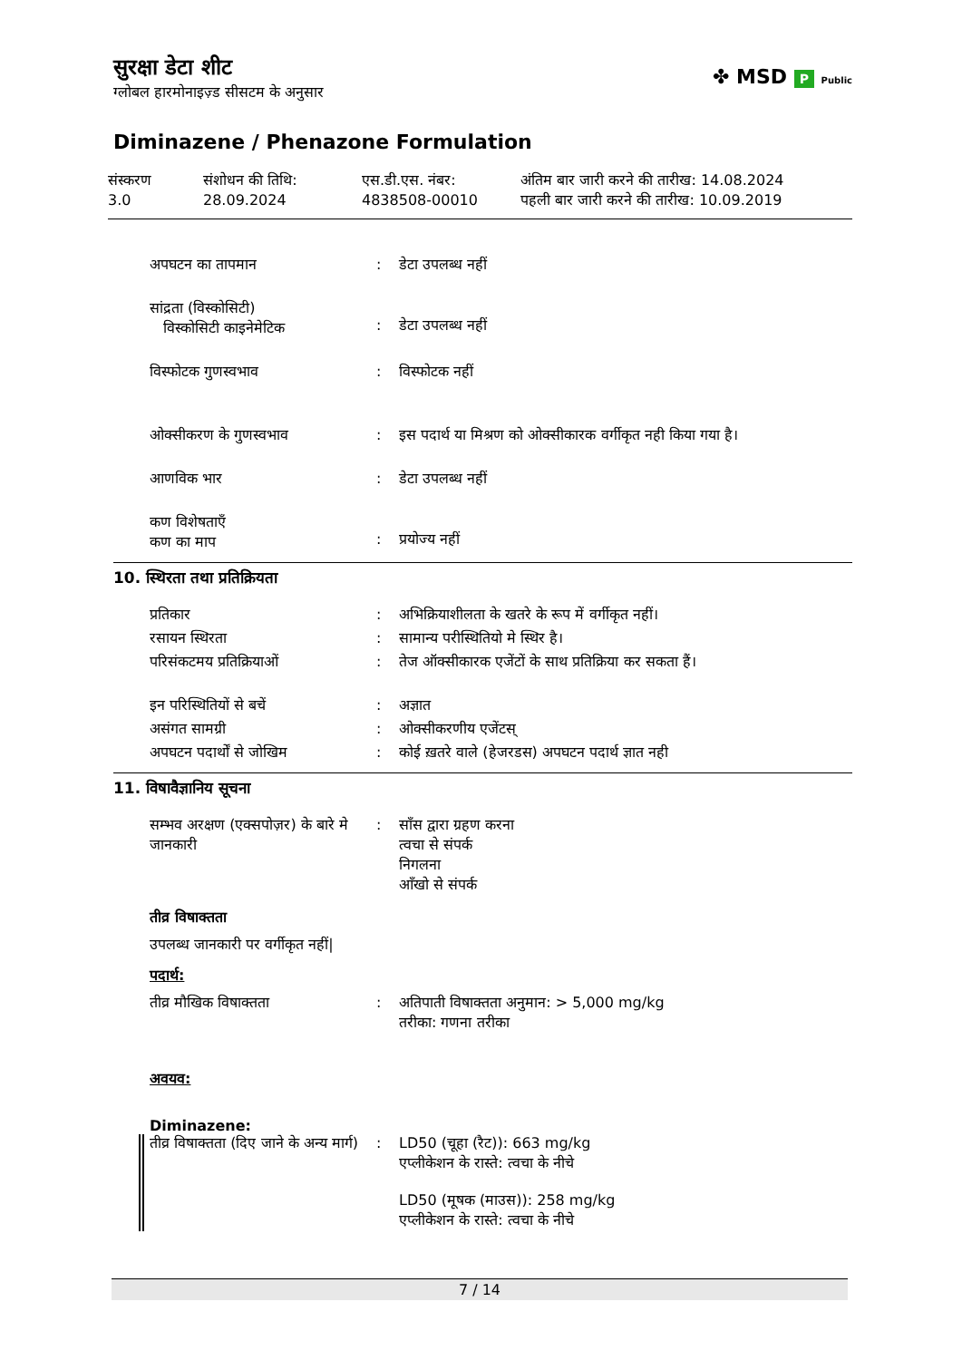सुरक्षा डेटा शीट
ग्लोबल हारमोनाइज़्ड सीसटम के अनुसार
✤ MSD P Public
Diminazene / Phenazone Formulation
संस्करण
3.0
संशोधन की तिथि:
28.09.2024
एस.डी.एस. नंबर:
4838508-00010
अंतिम बार जारी करने की तारीख: 14.08.2024
पहली बार जारी करने की तारीख: 10.09.2019
अपघटन का तापमान : डेटा उपलब्ध नहीं
सांद्रता (विस्कोसिटी)
विस्कोसिटी काइनेमेटिक
:
डेटा उपलब्ध नहीं
विस्फोटक गुणस्वभाव : विस्फोटक नहीं
ओक्सीकरण के गुणस्वभाव : इस पदार्थ या मिश्रण को ओक्सीकारक वर्गीकृत नही किया गया है।
आणविक भार : डेटा उपलब्ध नहीं
कण विशेषताएँ
कण का माप
:
प्रयोज्य नहीं
10. स्थिरता तथा प्रतिक्रियता
प्रतिकार : अभिक्रियाशीलता के खतरे के रूप में वर्गीकृत नहीं।
रसायन स्थिरता : सामान्य परीस्थितियो मे स्थिर है।
परिसंकटमय प्रतिक्रियाओं : तेज ऑक्सीकारक एजेंटों के साथ प्रतिक्रिया कर सकता हैं।
इन परिस्थितियों से बचें : अज्ञात
असंगत सामग्री : ओक्सीकरणीय एजेंटस्
अपघटन पदार्थों से जोखिम : कोई ख़तरे वाले (हेजरडस) अपघटन पदार्थ ज्ञात नही
11. विषावैज्ञानिय सूचना
सम्भव अरक्षण (एक्सपोज़र) के बारे मे जानकारी
: साँस द्वारा ग्रहण करना
त्वचा से संपर्क
निगलना
आँखो से संपर्क
तीव्र विषाक्तता
उपलब्ध जानकारी पर वर्गीकृत नहीं|
पदार्थ:
तीव्र मौखिक विषाक्तता : अतिपाती विषाक्तता अनुमान: > 5,000 mg/kg
तरीका: गणना तरीका
अवयव:
Diminazene:
तीव्र विषाक्तता (दिए जाने के अन्य मार्ग)
: LD50 (चूहा (रैट)): 663 mg/kg
एप्लीकेशन के रास्ते: त्वचा के नीचे
LD50 (मूषक (माउस)): 258 mg/kg
एप्लीकेशन के रास्ते: त्वचा के नीचे
7 / 14